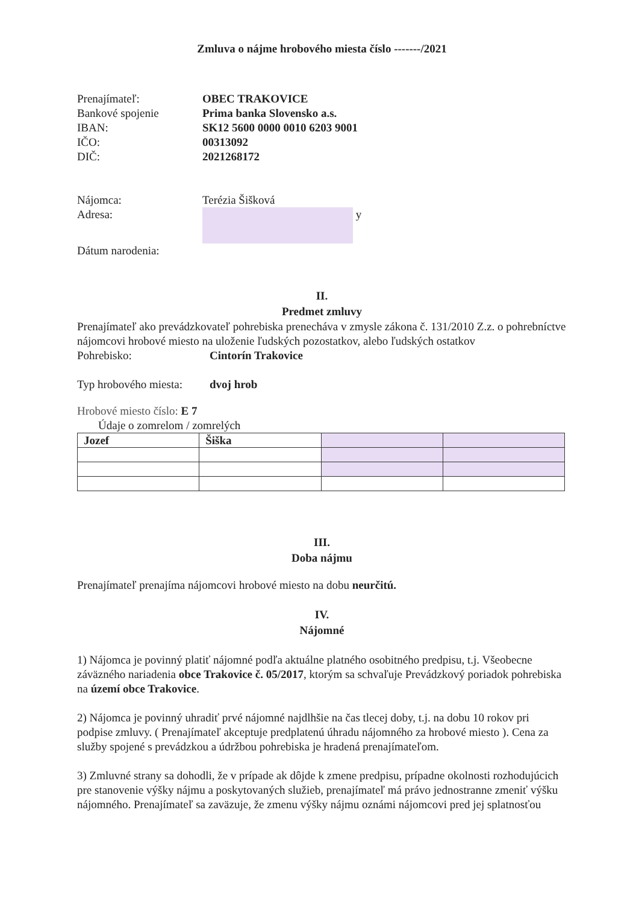Zmluva o nájme hrobového miesta číslo -------/2021
Prenajímateľ:
OBEC TRAKOVICE
Bankové spojenie
Prima banka Slovensko a.s.
IBAN:
SK12 5600 0000 0010 6203 9001
IČO:
00313092
DIČ:
2021268172
Nájomca:
Terézia Šišková
Adresa:
y
Dátum narodenia:
II.
Predmet zmluvy
Prenajímateľ ako prevádzkovateľ pohrebiska prenecháva v zmysle zákona č. 131/2010 Z.z. o pohrebníctve nájomcovi hrobové miesto na uloženie ľudských pozostatkov, alebo ľudských ostatkov
Pohrebisko:
Cintorín Trakovice
Typ hrobového miesta:
dvoj hrob
Hrobové miesto číslo: E 7
Údaje o zomrelom / zomrelých
| Jozef | Šiška | | |
III.
Doba nájmu
Prenajímateľ prenajíma nájomcovi hrobové miesto na dobu neurčitú.
IV.
Nájomné
1) Nájomca je povinný platiť nájomné podľa aktuálne platného osobitného predpisu, t.j. Všeobecne záväzného nariadenia obce Trakovice č. 05/2017, ktorým sa schvaľuje Prevádzkový poriadok pohrebiska na území obce Trakovice.
2) Nájomca je povinný uhradiť prvé nájomné najdlhšie na čas tlecej doby, t.j. na dobu 10 rokov pri podpise zmluvy. ( Prenajímateľ akceptuje predplatenú úhradu nájomného za hrobové miesto ). Cena za služby spojené s prevádzkou a údržbou pohrebiska je hradená prenajímateľom.
3) Zmluvné strany sa dohodli, že v prípade ak dôjde k zmene predpisu, prípadne okolnosti rozhodujúcich pre stanovenie výšky nájmu a poskytovaných služieb, prenajímateľ má právo jednostranne zmeniť výšku nájomného. Prenajímateľ sa zaväzuje, že zmenu výšky nájmu oznámi nájomcovi pred jej splatnosťou